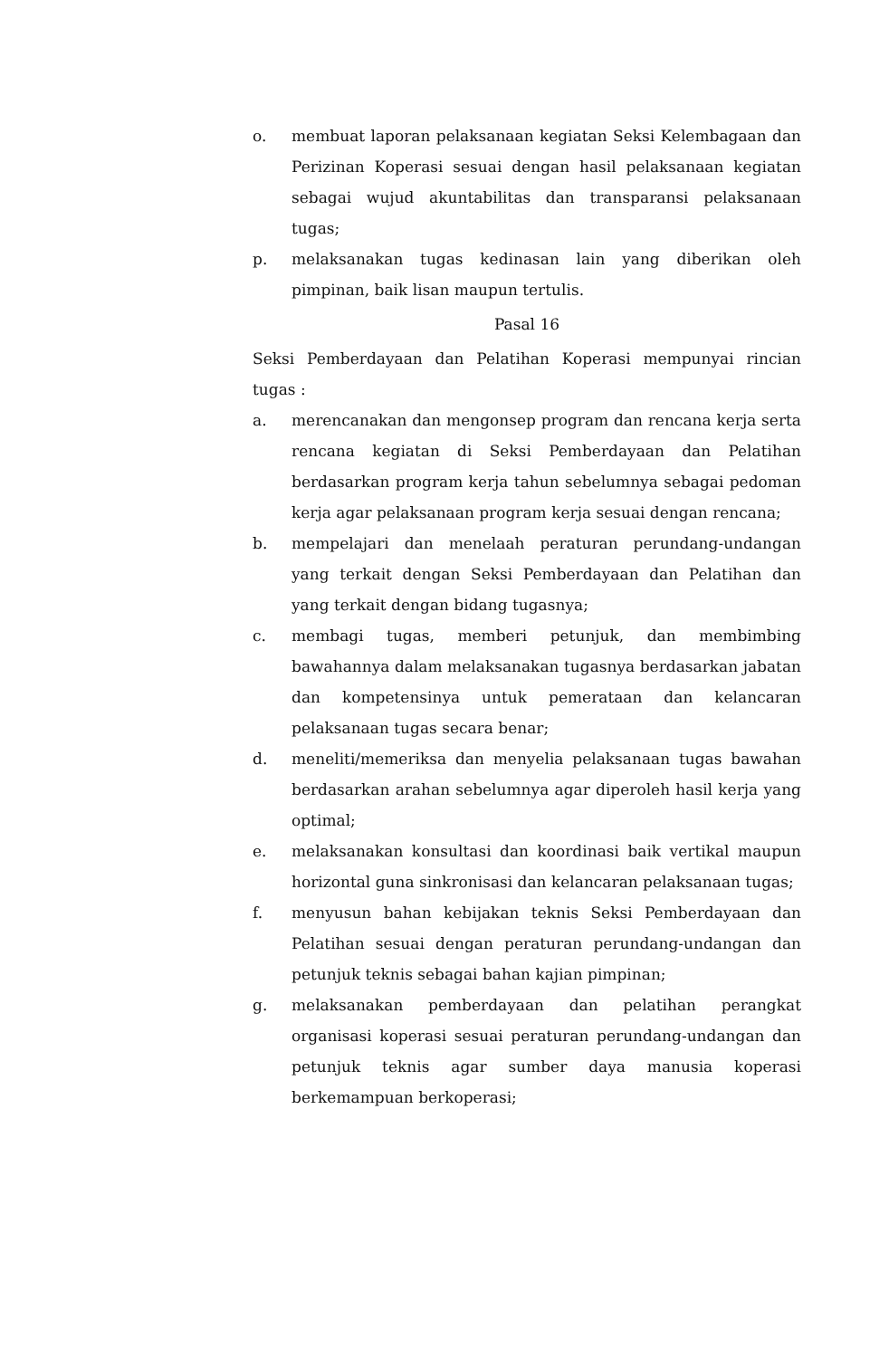o. membuat laporan pelaksanaan kegiatan Seksi Kelembagaan dan Perizinan Koperasi sesuai dengan hasil pelaksanaan kegiatan sebagai wujud akuntabilitas dan transparansi pelaksanaan tugas;
p. melaksanakan tugas kedinasan lain yang diberikan oleh pimpinan, baik lisan maupun tertulis.
Pasal 16
Seksi Pemberdayaan dan Pelatihan Koperasi mempunyai rincian tugas :
a. merencanakan dan mengonsep program dan rencana kerja serta rencana kegiatan di Seksi Pemberdayaan dan Pelatihan berdasarkan program kerja tahun sebelumnya sebagai pedoman kerja agar pelaksanaan program kerja sesuai dengan rencana;
b. mempelajari dan menelaah peraturan perundang-undangan yang terkait dengan Seksi Pemberdayaan dan Pelatihan dan yang terkait dengan bidang tugasnya;
c. membagi tugas, memberi petunjuk, dan membimbing bawahannya dalam melaksanakan tugasnya berdasarkan jabatan dan kompetensinya untuk pemerataan dan kelancaran pelaksanaan tugas secara benar;
d. meneliti/memeriksa dan menyelia pelaksanaan tugas bawahan berdasarkan arahan sebelumnya agar diperoleh hasil kerja yang optimal;
e. melaksanakan konsultasi dan koordinasi baik vertikal maupun horizontal guna sinkronisasi dan kelancaran pelaksanaan tugas;
f. menyusun bahan kebijakan teknis Seksi Pemberdayaan dan Pelatihan sesuai dengan peraturan perundang-undangan dan petunjuk teknis sebagai bahan kajian pimpinan;
g. melaksanakan pemberdayaan dan pelatihan perangkat organisasi koperasi sesuai peraturan perundang-undangan dan petunjuk teknis agar sumber daya manusia koperasi berkemampuan berkoperasi;